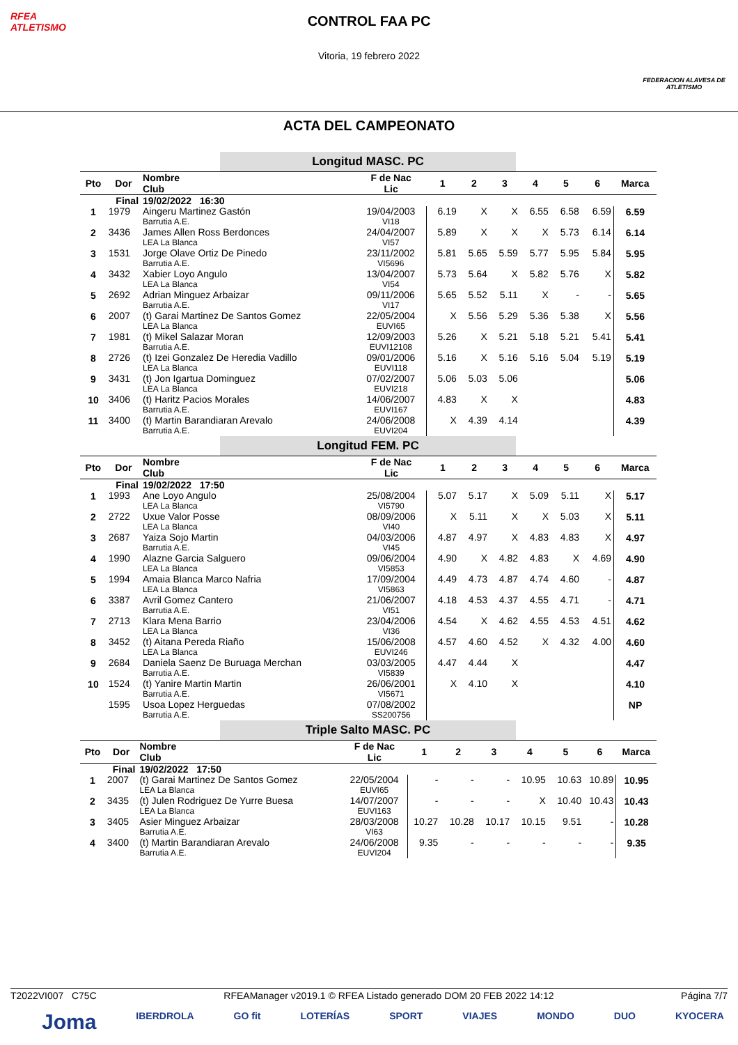RFEA
ATLETISMO
CONTROL FAA PC
Vitoria, 19 febrero 2022
FEDERACION ALAVESA DE ATLETISMO
ACTA DEL CAMPEONATO
Longitud MASC. PC
| Pto | Dor | Nombre Club | F de Nac Lic | 1 | 2 | 3 | 4 | 5 | 6 | Marca |
| --- | --- | --- | --- | --- | --- | --- | --- | --- | --- | --- |
| Final | | 19/02/2022 16:30 | | | | | | | | |
| 1 | 1979 | Aingeru Martinez Gastón Barrutia A.E. | 19/04/2003 VI18 | 6.19 | X | X | 6.55 | 6.58 | 6.59 | 6.59 |
| 2 | 3436 | James Allen Ross Berdonces LEA La Blanca | 24/04/2007 VI57 | 5.89 | X | X | X | 5.73 | 6.14 | 6.14 |
| 3 | 1531 | Jorge Olave Ortiz De Pinedo Barrutia A.E. | 23/11/2002 VI5696 | 5.81 | 5.65 | 5.59 | 5.77 | 5.95 | 5.84 | 5.95 |
| 4 | 3432 | Xabier Loyo Angulo LEA La Blanca | 13/04/2007 VI54 | 5.73 | 5.64 | X | 5.82 | 5.76 | X | 5.82 |
| 5 | 2692 | Adrian Minguez Arbaizar Barrutia A.E. | 09/11/2006 VI17 | 5.65 | 5.52 | 5.11 | X | - | - | 5.65 |
| 6 | 2007 | (t) Garai Martinez De Santos Gomez LEA La Blanca | 22/05/2004 EUVI65 | X | 5.56 | 5.29 | 5.36 | 5.38 | X | 5.56 |
| 7 | 1981 | (t) Mikel Salazar Moran Barrutia A.E. | 12/09/2003 EUVI12108 | 5.26 | X | 5.21 | 5.18 | 5.21 | 5.41 | 5.41 |
| 8 | 2726 | (t) Izei Gonzalez De Heredia Vadillo LEA La Blanca | 09/01/2006 EUVI118 | 5.16 | X | 5.16 | 5.16 | 5.04 | 5.19 | 5.19 |
| 9 | 3431 | (t) Jon Igartua Dominguez LEA La Blanca | 07/02/2007 EUVI218 | 5.06 | 5.03 | 5.06 | | | | 5.06 |
| 10 | 3406 | (t) Haritz Pacios Morales Barrutia A.E. | 14/06/2007 EUVI167 | 4.83 | X | X | | | | 4.83 |
| 11 | 3400 | (t) Martin Barandiaran Arevalo Barrutia A.E. | 24/06/2008 EUVI204 | X | 4.39 | 4.14 | | | | 4.39 |
Longitud FEM. PC
| Pto | Dor | Nombre Club | F de Nac Lic | 1 | 2 | 3 | 4 | 5 | 6 | Marca |
| --- | --- | --- | --- | --- | --- | --- | --- | --- | --- | --- |
| Final | | 19/02/2022 17:50 | | | | | | | | |
| 1 | 1993 | Ane Loyo Angulo LEA La Blanca | 25/08/2004 VI5790 | 5.07 | 5.17 | X | 5.09 | 5.11 | X | 5.17 |
| 2 | 2722 | Uxue Valor Posse LEA La Blanca | 08/09/2006 VI40 | X | 5.11 | X | X | 5.03 | X | 5.11 |
| 3 | 2687 | Yaiza Sojo Martin Barrutia A.E. | 04/03/2006 VI45 | 4.87 | 4.97 | X | 4.83 | 4.83 | X | 4.97 |
| 4 | 1990 | Alazne Garcia Salguero LEA La Blanca | 09/06/2004 VI5853 | 4.90 | X | 4.82 | 4.83 | X | 4.69 | 4.90 |
| 5 | 1994 | Amaia Blanca Marco Nafria LEA La Blanca | 17/09/2004 VI5863 | 4.49 | 4.73 | 4.87 | 4.74 | 4.60 | - | 4.87 |
| 6 | 3387 | Avril Gomez Cantero Barrutia A.E. | 21/06/2007 VI51 | 4.18 | 4.53 | 4.37 | 4.55 | 4.71 | - | 4.71 |
| 7 | 2713 | Klara Mena Barrio LEA La Blanca | 23/04/2006 VI36 | 4.54 | X | 4.62 | 4.55 | 4.53 | 4.51 | 4.62 |
| 8 | 3452 | (t) Aitana Pereda Riaño LEA La Blanca | 15/06/2008 EUVI246 | 4.57 | 4.60 | 4.52 | X | 4.32 | 4.00 | 4.60 |
| 9 | 2684 | Daniela Saenz De Buruaga Merchan Barrutia A.E. | 03/03/2005 VI5839 | 4.47 | 4.44 | X | | | | 4.47 |
| 10 | 1524 | (t) Yanire Martin Martin Barrutia A.E. | 26/06/2001 VI5671 | X | 4.10 | X | | | | 4.10 |
| | 1595 | Usoa Lopez Herguedas Barrutia A.E. | 07/08/2002 SS200756 | | | | | | | NP |
Triple Salto MASC. PC
| Pto | Dor | Nombre Club | F de Nac Lic | 1 | 2 | 3 | 4 | 5 | 6 | Marca |
| --- | --- | --- | --- | --- | --- | --- | --- | --- | --- | --- |
| Final | | 19/02/2022 17:50 | | | | | | | | |
| 1 | 2007 | (t) Garai Martinez De Santos Gomez LEA La Blanca | 22/05/2004 EUVI65 | - | - | - | 10.95 | 10.63 | 10.89 | 10.95 |
| 2 | 3435 | (t) Julen Rodriguez De Yurre Buesa LEA La Blanca | 14/07/2007 EUVI163 | - | - | - | X | 10.40 | 10.43 | 10.43 |
| 3 | 3405 | Asier Minguez Arbaizar Barrutia A.E. | 28/03/2008 VI63 | 10.27 | 10.28 | 10.17 | 10.15 | 9.51 | - | 10.28 |
| 4 | 3400 | (t) Martin Barandiaran Arevalo Barrutia A.E. | 24/06/2008 EUVI204 | 9.35 | - | - | - | - | - | 9.35 |
T2022VI007 C75C RFEAManager v2019.1 © RFEA Listado generado DOM 20 FEB 2022 14:12 Página 7/7
Joma IBERDROLA GO fit LOTERÍAS SPORT VIAJES MONDO DUO KYOCERA